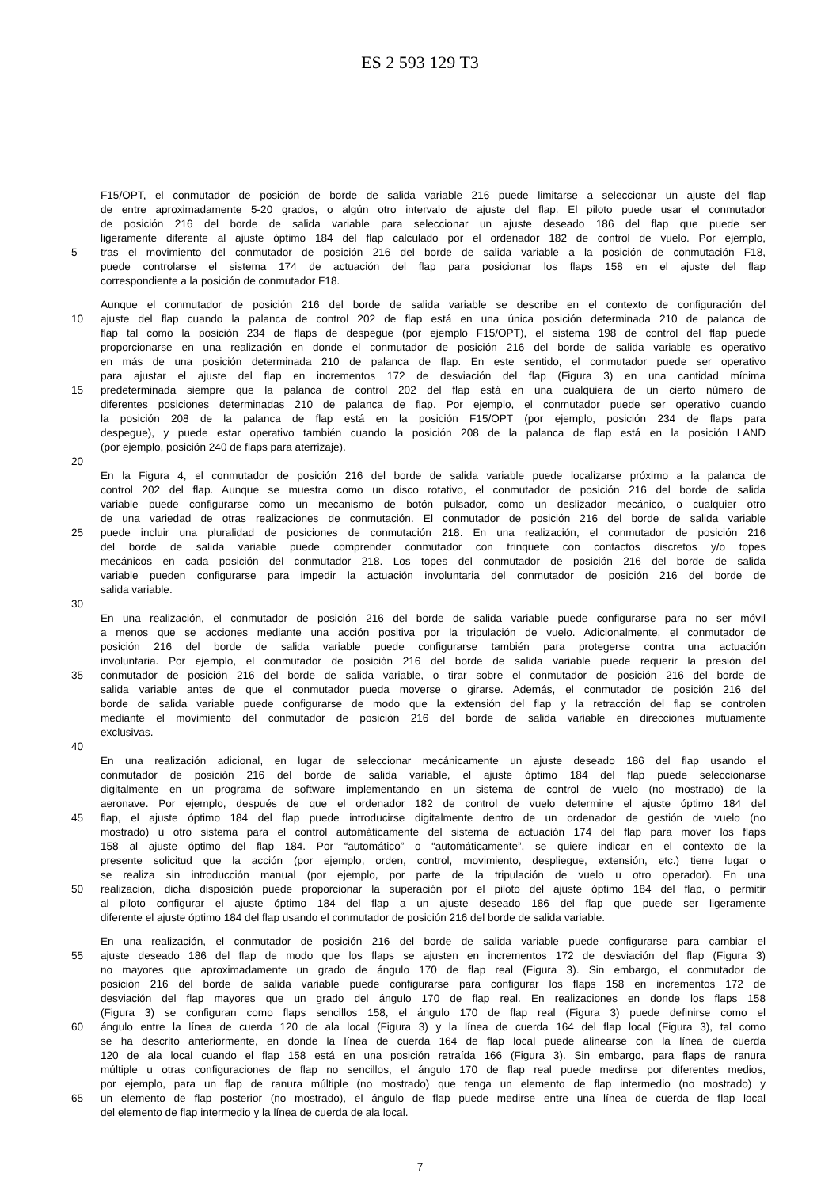ES 2 593 129 T3
F15/OPT, el conmutador de posición de borde de salida variable 216 puede limitarse a seleccionar un ajuste del flap
de entre aproximadamente 5-20 grados, o algún otro intervalo de ajuste del flap. El piloto puede usar el conmutador
de posición 216 del borde de salida variable para seleccionar un ajuste deseado 186 del flap que puede ser
ligeramente diferente al ajuste óptimo 184 del flap calculado por el ordenador 182 de control de vuelo. Por ejemplo,
5 tras el movimiento del conmutador de posición 216 del borde de salida variable a la posición de conmutación F18,
puede controlarse el sistema 174 de actuación del flap para posicionar los flaps 158 en el ajuste del flap
correspondiente a la posición de conmutador F18.
Aunque el conmutador de posición 216 del borde de salida variable se describe en el contexto de configuración del
10 ajuste del flap cuando la palanca de control 202 de flap está en una única posición determinada 210 de palanca de
flap tal como la posición 234 de flaps de despegue (por ejemplo F15/OPT), el sistema 198 de control del flap puede
proporcionarse en una realización en donde el conmutador de posición 216 del borde de salida variable es operativo
en más de una posición determinada 210 de palanca de flap. En este sentido, el conmutador puede ser operativo
para ajustar el ajuste del flap en incrementos 172 de desviación del flap (Figura 3) en una cantidad mínima
15 predeterminada siempre que la palanca de control 202 del flap está en una cualquiera de un cierto número de
diferentes posiciones determinadas 210 de palanca de flap. Por ejemplo, el conmutador puede ser operativo cuando
la posición 208 de la palanca de flap está en la posición F15/OPT (por ejemplo, posición 234 de flaps para
despegue), y puede estar operativo también cuando la posición 208 de la palanca de flap está en la posición LAND
(por ejemplo, posición 240 de flaps para aterrizaje).
20
En la Figura 4, el conmutador de posición 216 del borde de salida variable puede localizarse próximo a la palanca de
control 202 del flap. Aunque se muestra como un disco rotativo, el conmutador de posición 216 del borde de salida
variable puede configurarse como un mecanismo de botón pulsador, como un deslizador mecánico, o cualquier otro
de una variedad de otras realizaciones de conmutación. El conmutador de posición 216 del borde de salida variable
25 puede incluir una pluralidad de posiciones de conmutación 218. En una realización, el conmutador de posición 216
del borde de salida variable puede comprender conmutador con trinquete con contactos discretos y/o topes
mecánicos en cada posición del conmutador 218. Los topes del conmutador de posición 216 del borde de salida
variable pueden configurarse para impedir la actuación involuntaria del conmutador de posición 216 del borde de
salida variable.
30
En una realización, el conmutador de posición 216 del borde de salida variable puede configurarse para no ser móvil
a menos que se acciones mediante una acción positiva por la tripulación de vuelo. Adicionalmente, el conmutador de
posición 216 del borde de salida variable puede configurarse también para protegerse contra una actuación
involuntaria. Por ejemplo, el conmutador de posición 216 del borde de salida variable puede requerir la presión del
35 conmutador de posición 216 del borde de salida variable, o tirar sobre el conmutador de posición 216 del borde de
salida variable antes de que el conmutador pueda moverse o girarse. Además, el conmutador de posición 216 del
borde de salida variable puede configurarse de modo que la extensión del flap y la retracción del flap se controlen
mediante el movimiento del conmutador de posición 216 del borde de salida variable en direcciones mutuamente
exclusivas.
40
En una realización adicional, en lugar de seleccionar mecánicamente un ajuste deseado 186 del flap usando el
conmutador de posición 216 del borde de salida variable, el ajuste óptimo 184 del flap puede seleccionarse
digitalmente en un programa de software implementando en un sistema de control de vuelo (no mostrado) de la
aeronave. Por ejemplo, después de que el ordenador 182 de control de vuelo determine el ajuste óptimo 184 del
45 flap, el ajuste óptimo 184 del flap puede introducirse digitalmente dentro de un ordenador de gestión de vuelo (no
mostrado) u otro sistema para el control automáticamente del sistema de actuación 174 del flap para mover los flaps
158 al ajuste óptimo del flap 184. Por “automático” o “automáticamente”, se quiere indicar en el contexto de la
presente solicitud que la acción (por ejemplo, orden, control, movimiento, despliegue, extensión, etc.) tiene lugar o
se realiza sin introducción manual (por ejemplo, por parte de la tripulación de vuelo u otro operador). En una
50 realización, dicha disposición puede proporcionar la superación por el piloto del ajuste óptimo 184 del flap, o permitir
al piloto configurar el ajuste óptimo 184 del flap a un ajuste deseado 186 del flap que puede ser ligeramente
diferente el ajuste óptimo 184 del flap usando el conmutador de posición 216 del borde de salida variable.
En una realización, el conmutador de posición 216 del borde de salida variable puede configurarse para cambiar el
55 ajuste deseado 186 del flap de modo que los flaps se ajusten en incrementos 172 de desviación del flap (Figura 3)
no mayores que aproximadamente un grado de ángulo 170 de flap real (Figura 3). Sin embargo, el conmutador de
posición 216 del borde de salida variable puede configurarse para configurar los flaps 158 en incrementos 172 de
desviación del flap mayores que un grado del ángulo 170 de flap real. En realizaciones en donde los flaps 158
(Figura 3) se configuran como flaps sencillos 158, el ángulo 170 de flap real (Figura 3) puede definirse como el
60 ángulo entre la línea de cuerda 120 de ala local (Figura 3) y la línea de cuerda 164 del flap local (Figura 3), tal como
se ha descrito anteriormente, en donde la línea de cuerda 164 de flap local puede alinearse con la línea de cuerda
120 de ala local cuando el flap 158 está en una posición retraída 166 (Figura 3). Sin embargo, para flaps de ranura
múltiple u otras configuraciones de flap no sencillos, el ángulo 170 de flap real puede medirse por diferentes medios,
por ejemplo, para un flap de ranura múltiple (no mostrado) que tenga un elemento de flap intermedio (no mostrado) y
65 un elemento de flap posterior (no mostrado), el ángulo de flap puede medirse entre una línea de cuerda de flap local
del elemento de flap intermedio y la línea de cuerda de ala local.
7